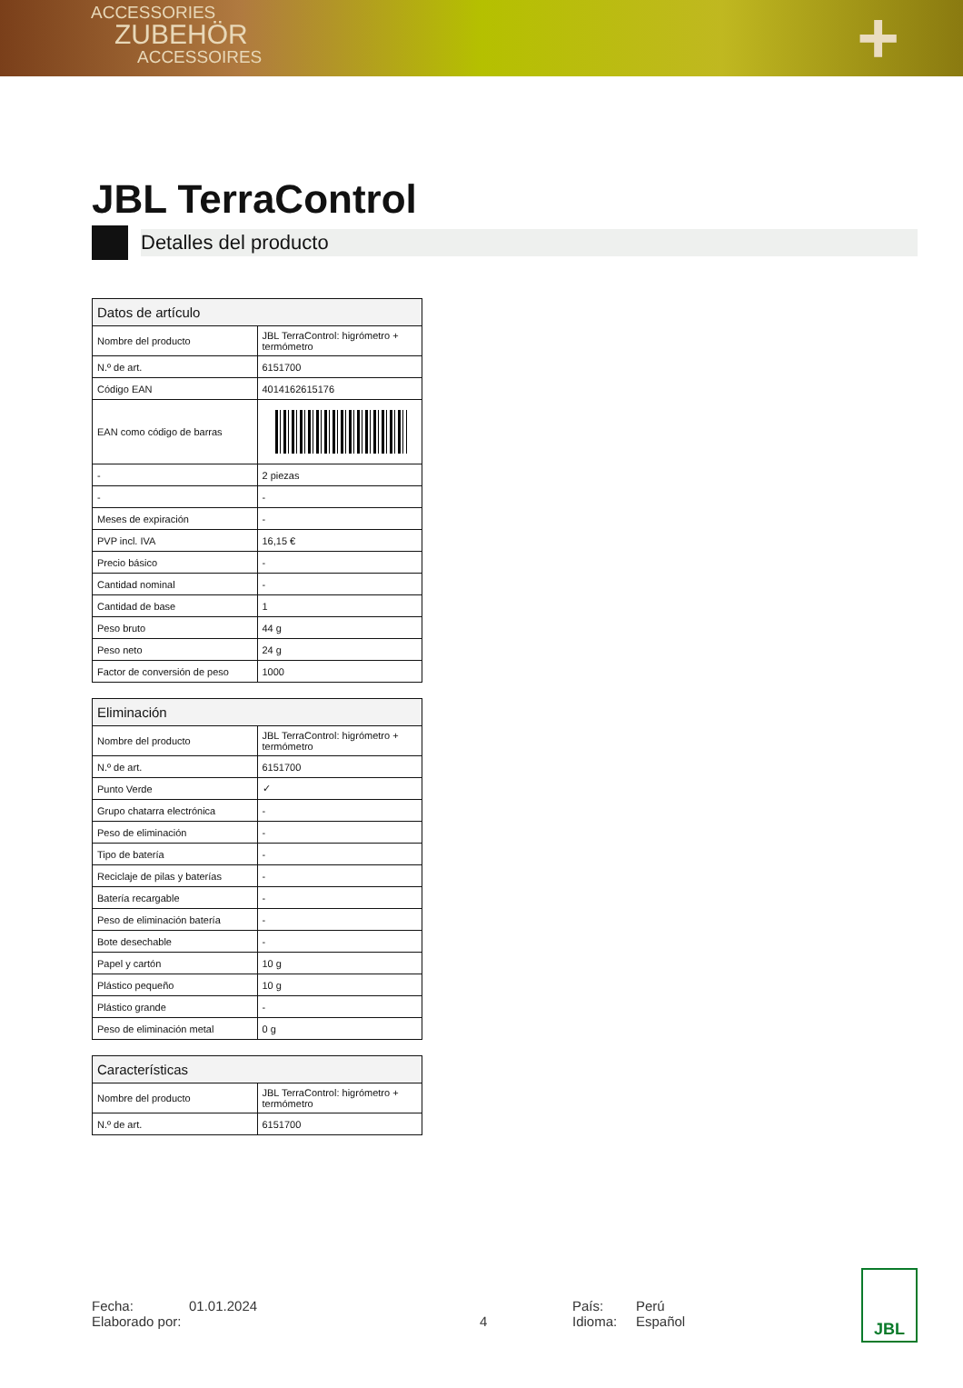ACCESSORIES
ZUBEHÖR
ACCESSOIRES
+
JBL TerraControl
Detalles del producto
| Datos de artículo | |
| --- | --- |
| Nombre del producto | JBL TerraControl: higrómetro + termómetro |
| N.º de art. | 6151700 |
| Código EAN | 4014162615176 |
| EAN como código de barras | |
| - | 2 piezas |
| - | - |
| Meses de expiración | - |
| PVP incl. IVA | 16,15 € |
| Precio básico | - |
| Cantidad nominal | - |
| Cantidad de base | 1 |
| Peso bruto | 44 g |
| Peso neto | 24 g |
| Factor de conversión de peso | 1000 |
| Eliminación | |
| --- | --- |
| Nombre del producto | JBL TerraControl: higrómetro + termómetro |
| N.º de art. | 6151700 |
| Punto Verde | ✓ |
| Grupo chatarra electrónica | - |
| Peso de eliminación | - |
| Tipo de batería | - |
| Reciclaje de pilas y baterías | - |
| Batería recargable | - |
| Peso de eliminación batería | - |
| Bote desechable | - |
| Papel y cartón | 10 g |
| Plástico pequeño | 10 g |
| Plástico grande | - |
| Peso de eliminación metal | 0 g |
| Características | |
| --- | --- |
| Nombre del producto | JBL TerraControl: higrómetro + termómetro |
| N.º de art. | 6151700 |
Fecha:
Elaborado por:
01.01.2024
4 País:
Idioma:
Perú
Español
JBL